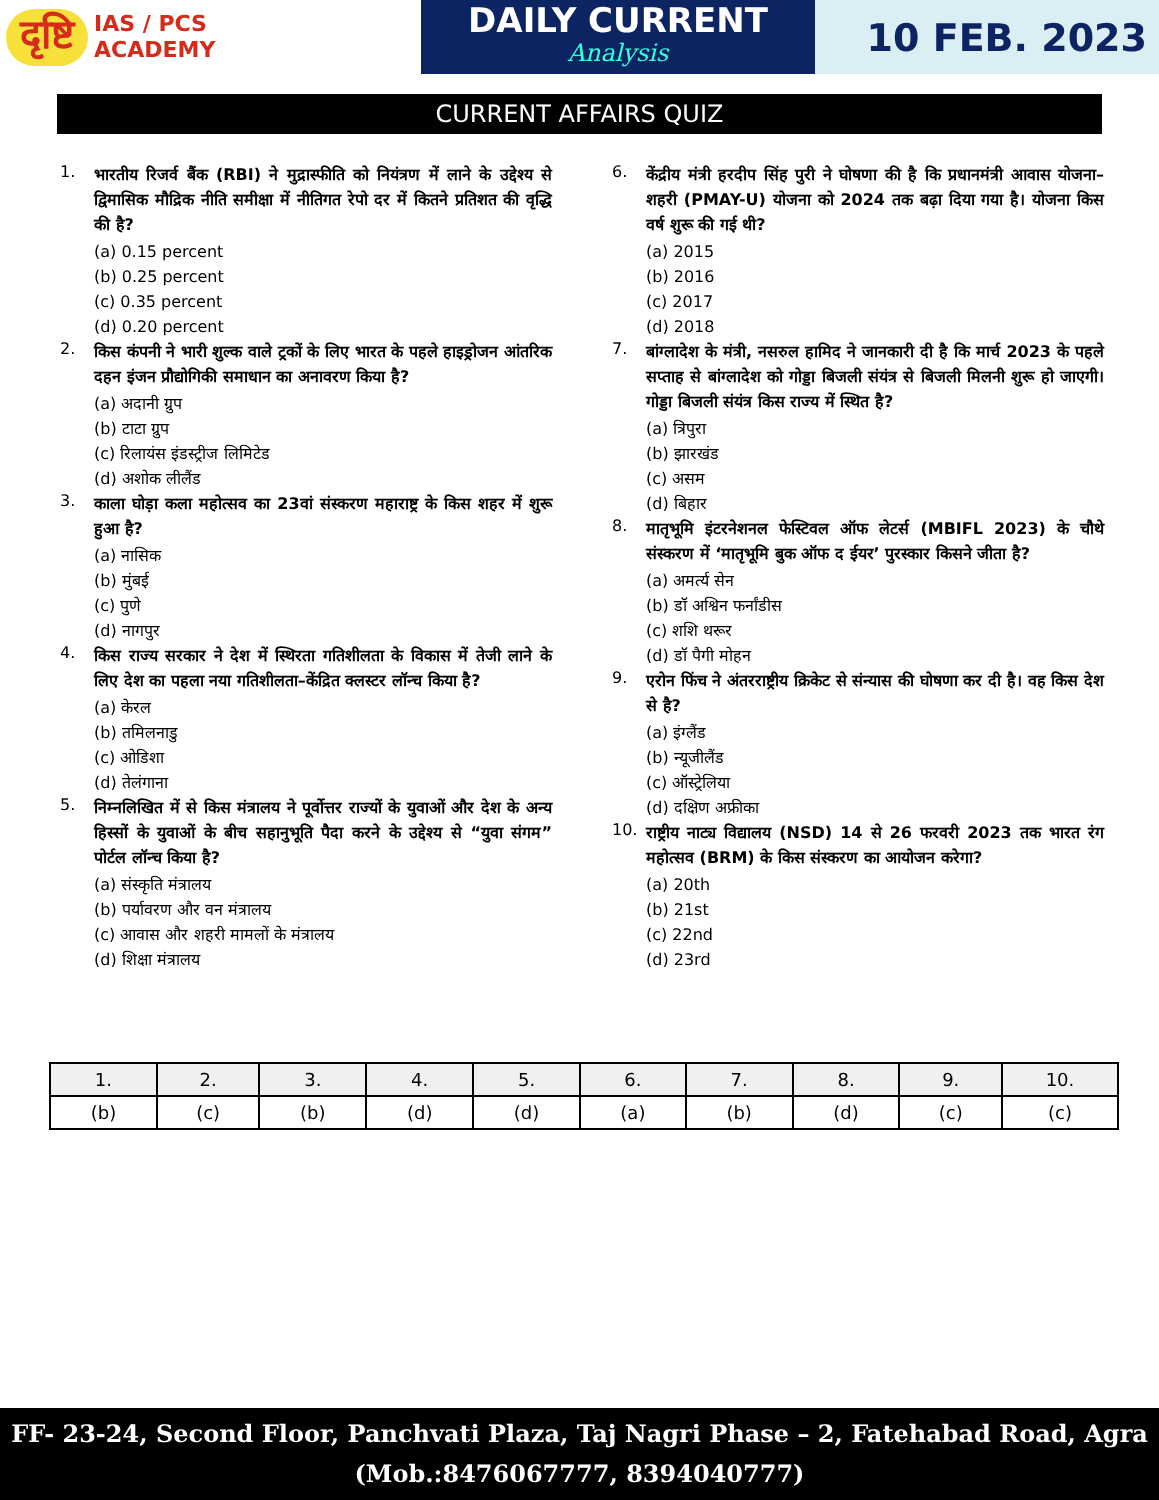दृष्टि
IAS / PCS
ACADEMY
DAILY CURRENT
Analysis
10 FEB. 2023
CURRENT AFFAIRS QUIZ
1. भारतीय रिजर्व बैंक (RBI) ने मुद्रास्फीति को नियंत्रण में लाने के उद्देश्य से द्विमासिक मौद्रिक नीति समीक्षा में नीतिगत रेपो दर में कितने प्रतिशत की वृद्धि की है?
(a) 0.15 percent
(b) 0.25 percent
(c) 0.35 percent
(d) 0.20 percent
2. किस कंपनी ने भारी शुल्क वाले ट्रकों के लिए भारत के पहले हाइड्रोजन आंतरिक दहन इंजन प्रौद्योगिकी समाधान का अनावरण किया है?
(a) अदानी ग्रुप
(b) टाटा ग्रुप
(c) रिलायंस इंडस्ट्रीज लिमिटेड
(d) अशोक लीलैंड
3. काला घोड़ा कला महोत्सव का 23वां संस्करण महाराष्ट्र के किस शहर में शुरू हुआ है?
(a) नासिक
(b) मुंबई
(c) पुणे
(d) नागपुर
4. किस राज्य सरकार ने देश में स्थिरता गतिशीलता के विकास में तेजी लाने के लिए देश का पहला नया गतिशीलता–केंद्रित क्लस्टर लॉन्च किया है?
(a) केरल
(b) तमिलनाडु
(c) ओडिशा
(d) तेलंगाना
5. निम्नलिखित में से किस मंत्रालय ने पूर्वोत्तर राज्यों के युवाओं और देश के अन्य हिस्सों के युवाओं के बीच सहानुभूति पैदा करने के उद्देश्य से “युवा संगम” पोर्टल लॉन्च किया है?
(a) संस्कृति मंत्रालय
(b) पर्यावरण और वन मंत्रालय
(c) आवास और शहरी मामलों के मंत्रालय
(d) शिक्षा मंत्रालय
6. केंद्रीय मंत्री हरदीप सिंह पुरी ने घोषणा की है कि प्रधानमंत्री आवास योजना–शहरी (PMAY-U) योजना को 2024 तक बढ़ा दिया गया है। योजना किस वर्ष शुरू की गई थी?
(a) 2015
(b) 2016
(c) 2017
(d) 2018
7. बांग्लादेश के मंत्री, नसरुल हामिद ने जानकारी दी है कि मार्च 2023 के पहले सप्ताह से बांग्लादेश को गोड्डा बिजली संयंत्र से बिजली मिलनी शुरू हो जाएगी। गोड्डा बिजली संयंत्र किस राज्य में स्थित है?
(a) त्रिपुरा
(b) झारखंड
(c) असम
(d) बिहार
8. मातृभूमि इंटरनेशनल फेस्टिवल ऑफ लेटर्स (MBIFL 2023) के चौथे संस्करण में ‘मातृभूमि बुक ऑफ द ईयर’ पुरस्कार किसने जीता है?
(a) अमर्त्य सेन
(b) डॉ अश्विन फर्नांडीस
(c) शशि थरूर
(d) डॉ पैगी मोहन
9. एरोन फिंच ने अंतरराष्ट्रीय क्रिकेट से संन्यास की घोषणा कर दी है। वह किस देश से है?
(a) इंग्लैंड
(b) न्यूजीलैंड
(c) ऑस्ट्रेलिया
(d) दक्षिण अफ्रीका
10. राष्ट्रीय नाट्य विद्यालय (NSD) 14 से 26 फरवरी 2023 तक भारत रंग महोत्सव (BRM) के किस संस्करण का आयोजन करेगा?
(a) 20th
(b) 21st
(c) 22nd
(d) 23rd
| 1. | 2. | 3. | 4. | 5. | 6. | 7. | 8. | 9. | 10. |
| --- | --- | --- | --- | --- | --- | --- | --- | --- | --- |
| (b) | (c) | (b) | (d) | (d) | (a) | (b) | (d) | (c) | (c) |
FF- 23-24, Second Floor, Panchvati Plaza, Taj Nagri Phase – 2, Fatehabad Road, Agra
(Mob.:8476067777, 8394040777)